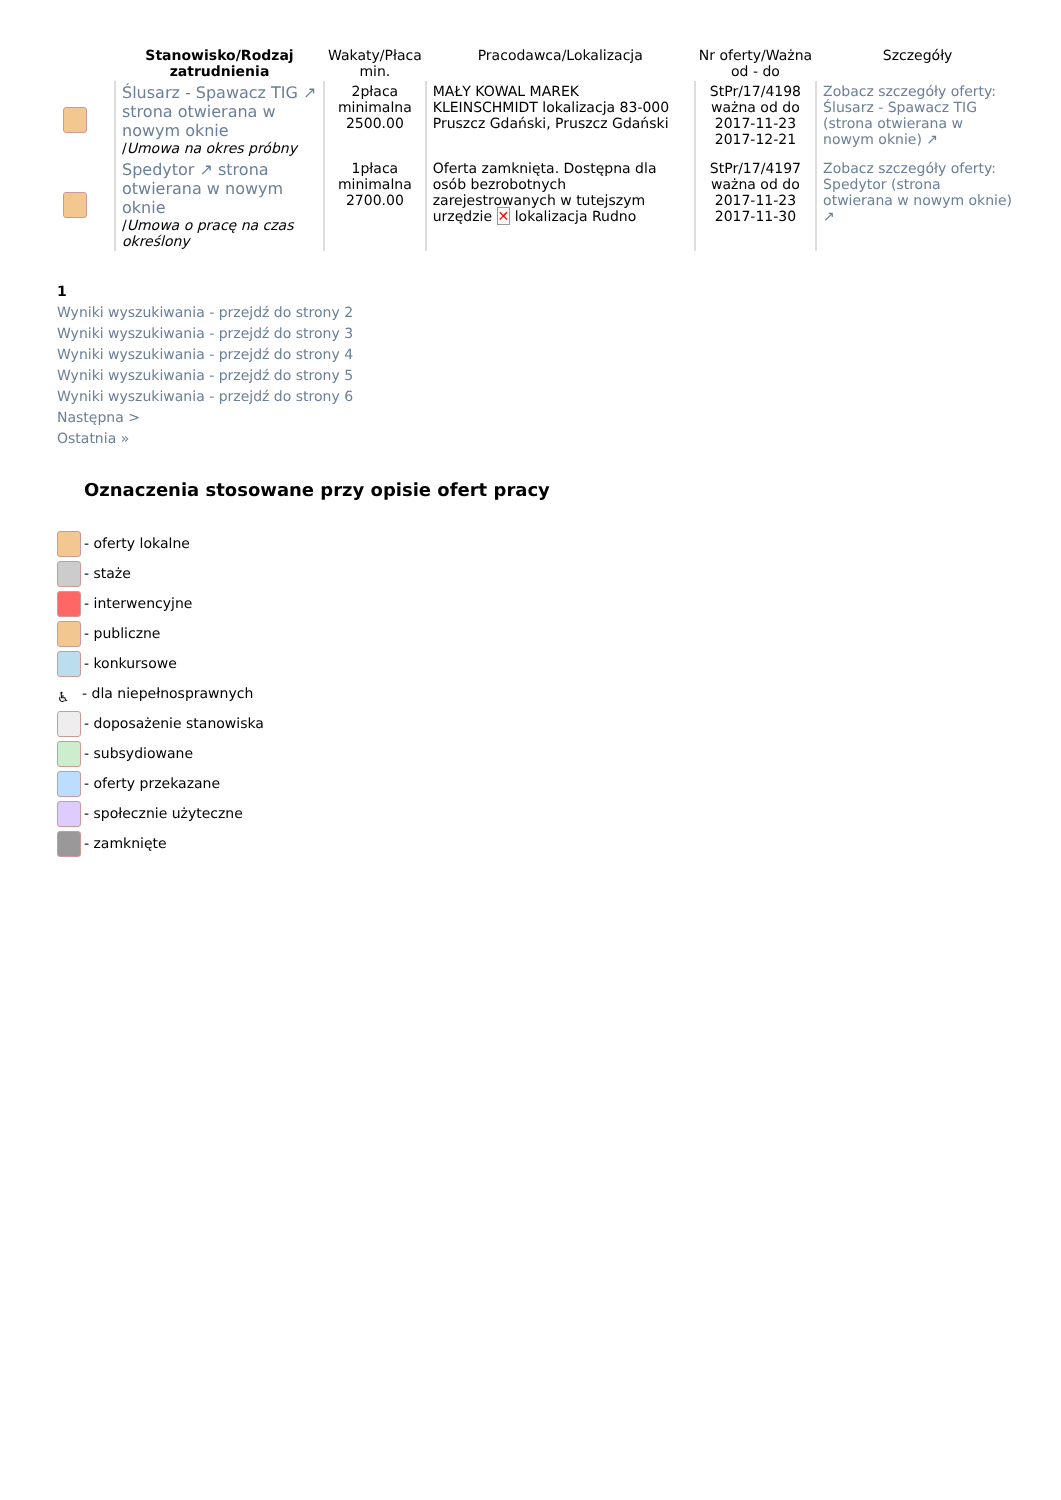| | Stanowisko/Rodzaj zatrudnienia | Wakaty/Płaca min. | Pracodawca/Lokalizacja | Nr oferty/Ważna od - do | Szczegóły |
| --- | --- | --- | --- | --- | --- |
| | Ślusarz - Spawacz TIG ↗ strona otwierana w nowym oknie / Umowa na okres próbny | 2płaca minimalna 2500.00 | MAŁY KOWAL MAREK KLEINSCHMIDT lokalizacja 83-000 Pruszcz Gdański, Pruszcz Gdański | StPr/17/4198 ważna od do 2017-11-23 2017-12-21 | Zobacz szczegóły oferty: Ślusarz - Spawacz TIG (strona otwierana w nowym oknie) ↗ |
| | Spedytor ↗ strona otwierana w nowym oknie / Umowa o pracę na czas określony | 1płaca minimalna 2700.00 | Oferta zamknięta. Dostępna dla osób bezrobotnych zarejestrowanych w tutejszym urzędzie ✕ lokalizacja Rudno | StPr/17/4197 ważna od do 2017-11-23 2017-11-30 | Zobacz szczegóły oferty: Spedytor (strona otwierana w nowym oknie) ↗ |
1
Wyniki wyszukiwania - przejdź do strony 2
Wyniki wyszukiwania - przejdź do strony 3
Wyniki wyszukiwania - przejdź do strony 4
Wyniki wyszukiwania - przejdź do strony 5
Wyniki wyszukiwania - przejdź do strony 6
Następna >
Ostatnia »
Oznaczenia stosowane przy opisie ofert pracy
- oferty lokalne
- staże
- interwencyjne
- publiczne
- konkursowe
♿ - dla niepełnosprawnych
- doposażenie stanowiska
- subsydiowane
- oferty przekazane
- społecznie użyteczne
- zamknięte